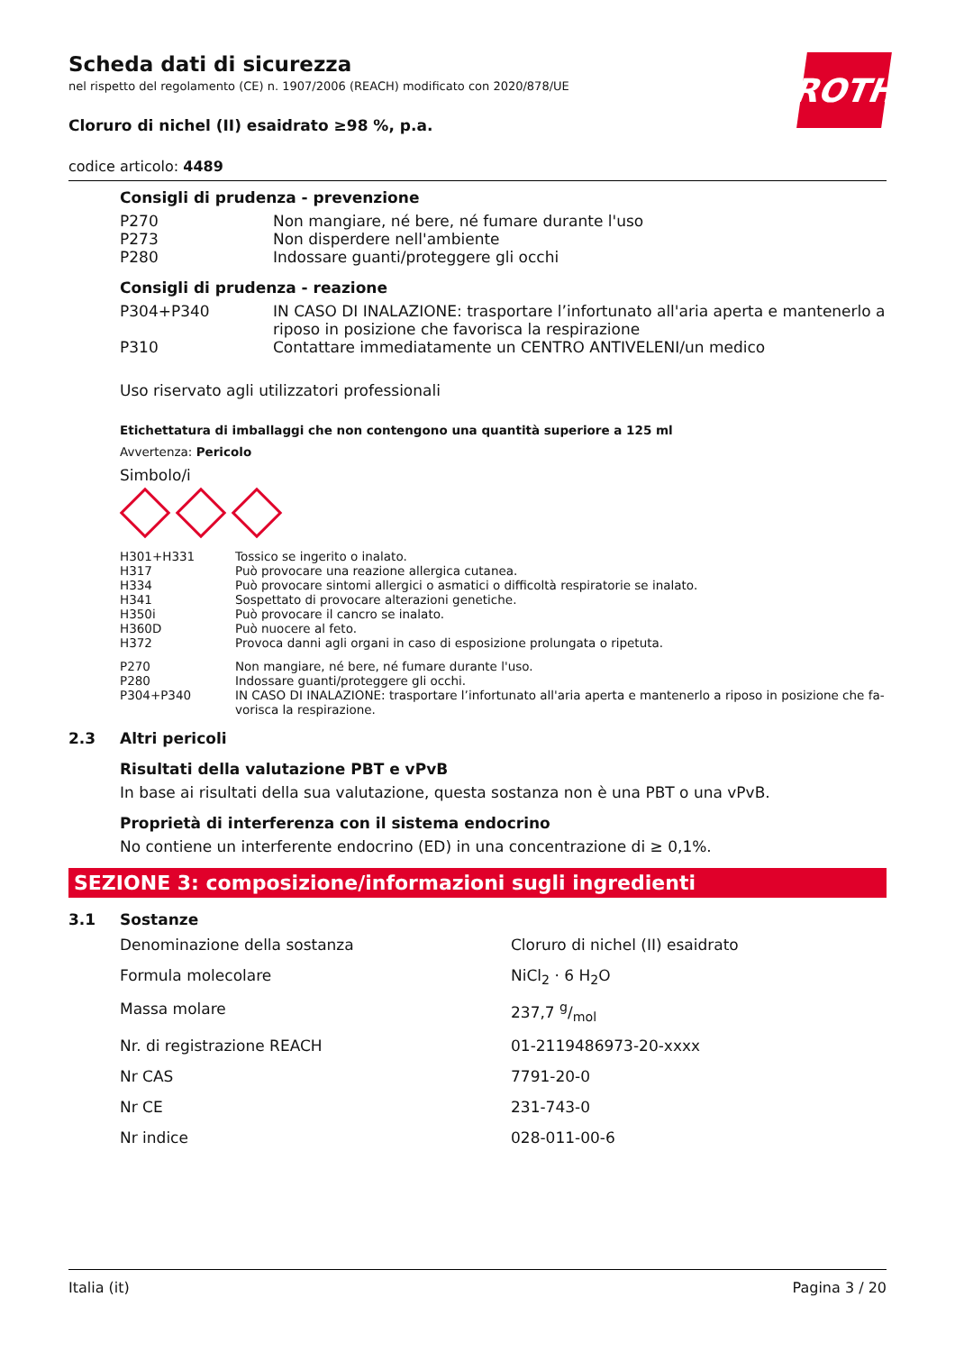ROTH
Scheda dati di sicurezza
nel rispetto del regolamento (CE) n. 1907/2006 (REACH) modificato con 2020/878/UE
Cloruro di nichel (II) esaidrato ≥98 %, p.a.
codice articolo: 4489
Consigli di prudenza - prevenzione
| P270 | Non mangiare, né bere, né fumare durante l'uso |
| P273 | Non disperdere nell'ambiente |
| P280 | Indossare guanti/proteggere gli occhi |
Consigli di prudenza - reazione
| P304+P340 | IN CASO DI INALAZIONE: trasportare l’infortunato all'aria aperta e mantenerlo a riposo in posizione che favorisca la respirazione |
| P310 | Contattare immediatamente un CENTRO ANTIVELENI/un medico |
Uso riservato agli utilizzatori professionali
Etichettatura di imballaggi che non contengono una quantità superiore a 125 ml
Avvertenza: Pericolo
Simbolo/i
| H301+H331 | Tossico se ingerito o inalato. |
| H317 | Può provocare una reazione allergica cutanea. |
| H334 | Può provocare sintomi allergici o asmatici o difficoltà respiratorie se inalato. |
| H341 | Sospettato di provocare alterazioni genetiche. |
| H350i | Può provocare il cancro se inalato. |
| H360D | Può nuocere al feto. |
| H372 | Provoca danni agli organi in caso di esposizione prolungata o ripetuta. |
| P270 | Non mangiare, né bere, né fumare durante l'uso. |
| P280 | Indossare guanti/proteggere gli occhi. |
| P304+P340 | IN CASO DI INALAZIONE: trasportare l’infortunato all'aria aperta e mantenerlo a riposo in posizione che fa-vorisca la respirazione. |
2.3 Altri pericoli
Risultati della valutazione PBT e vPvB
In base ai risultati della sua valutazione, questa sostanza non è una PBT o una vPvB.
Proprietà di interferenza con il sistema endocrino
No contiene un interferente endocrino (ED) in una concentrazione di ≥ 0,1%.
SEZIONE 3: composizione/informazioni sugli ingredienti
3.1 Sostanze
| Denominazione della sostanza | Cloruro di nichel (II) esaidrato |
| Formula molecolare | NiCl<sub>2</sub> · 6 H<sub>2</sub>O |
| Massa molare | 237,7 g/mol |
| Nr. di registrazione REACH | 01-2119486973-20-xxxx |
| Nr CAS | 7791-20-0 |
| Nr CE | 231-743-0 |
| Nr indice | 028-011-00-6 |
Italia (it) Pagina 3 / 20